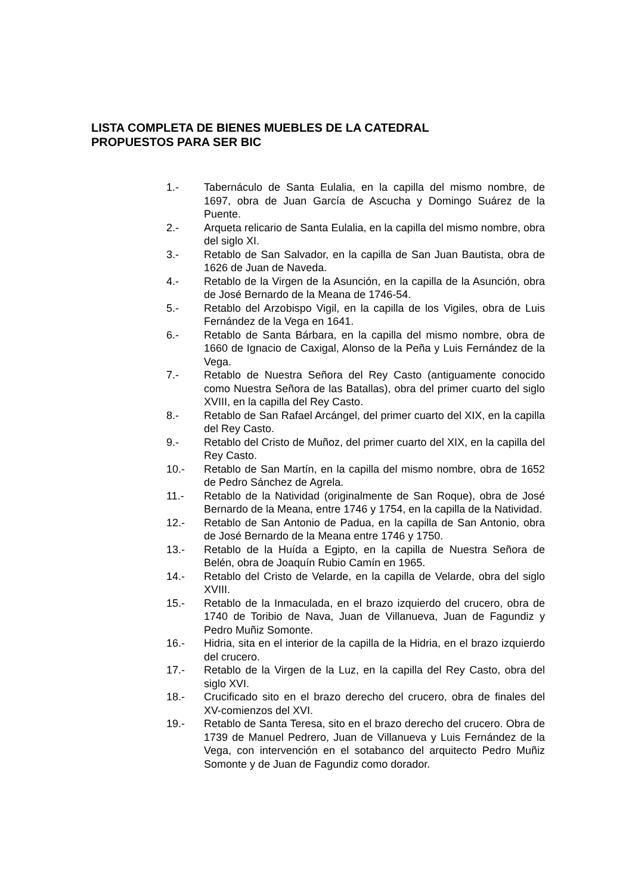LISTA COMPLETA DE BIENES MUEBLES DE LA CATEDRAL
PROPUESTOS PARA SER BIC
1.- Tabernáculo de Santa Eulalia, en la capilla del mismo nombre, de 1697, obra de Juan García de Ascucha y Domingo Suárez de la Puente.
2.- Arqueta relicario de Santa Eulalia, en la capilla del mismo nombre, obra del siglo XI.
3.- Retablo de San Salvador, en la capilla de San Juan Bautista, obra de 1626 de Juan de Naveda.
4.- Retablo de la Virgen de la Asunción, en la capilla de la Asunción, obra de José Bernardo de la Meana de 1746-54.
5.- Retablo del Arzobispo Vigil, en la capilla de los Vigiles, obra de Luis Fernández de la Vega en 1641.
6.- Retablo de Santa Bárbara, en la capilla del mismo nombre, obra de 1660 de Ignacio de Caxigal, Alonso de la Peña y Luis Fernández de la Vega.
7.- Retablo de Nuestra Señora del Rey Casto (antiguamente conocido como Nuestra Señora de las Batallas), obra del primer cuarto del siglo XVIII, en la capilla del Rey Casto.
8.- Retablo de San Rafael Arcángel, del primer cuarto del XIX, en la capilla del Rey Casto.
9.- Retablo del Cristo de Muñoz, del primer cuarto del XIX, en la capilla del Rey Casto.
10.- Retablo de San Martín, en la capilla del mismo nombre, obra de 1652 de Pedro Sánchez de Agrela.
11.- Retablo de la Natividad (originalmente de San Roque), obra de José Bernardo de la Meana, entre 1746 y 1754, en la capilla de la Natividad.
12.- Retablo de San Antonio de Padua, en la capilla de San Antonio, obra de José Bernardo de la Meana entre 1746 y 1750.
13.- Retablo de la Huída a Egipto, en la capilla de Nuestra Señora de Belén, obra de Joaquín Rubio Camín en 1965.
14.- Retablo del Cristo de Velarde, en la capilla de Velarde, obra del siglo XVIII.
15.- Retablo de la Inmaculada, en el brazo izquierdo del crucero, obra de 1740 de Toribio de Nava, Juan de Villanueva, Juan de Fagundiz y Pedro Muñiz Somonte.
16.- Hidria, sita en el interior de la capilla de la Hidria, en el brazo izquierdo del crucero.
17.- Retablo de la Virgen de la Luz, en la capilla del Rey Casto, obra del siglo XVI.
18.- Crucificado sito en el brazo derecho del crucero, obra de finales del XV-comienzos del XVI.
19.- Retablo de Santa Teresa, sito en el brazo derecho del crucero. Obra de 1739 de Manuel Pedrero, Juan de Villanueva y Luis Fernández de la Vega, con intervención en el sotabanco del arquitecto Pedro Muñiz Somonte y de Juan de Fagundiz como dorador.